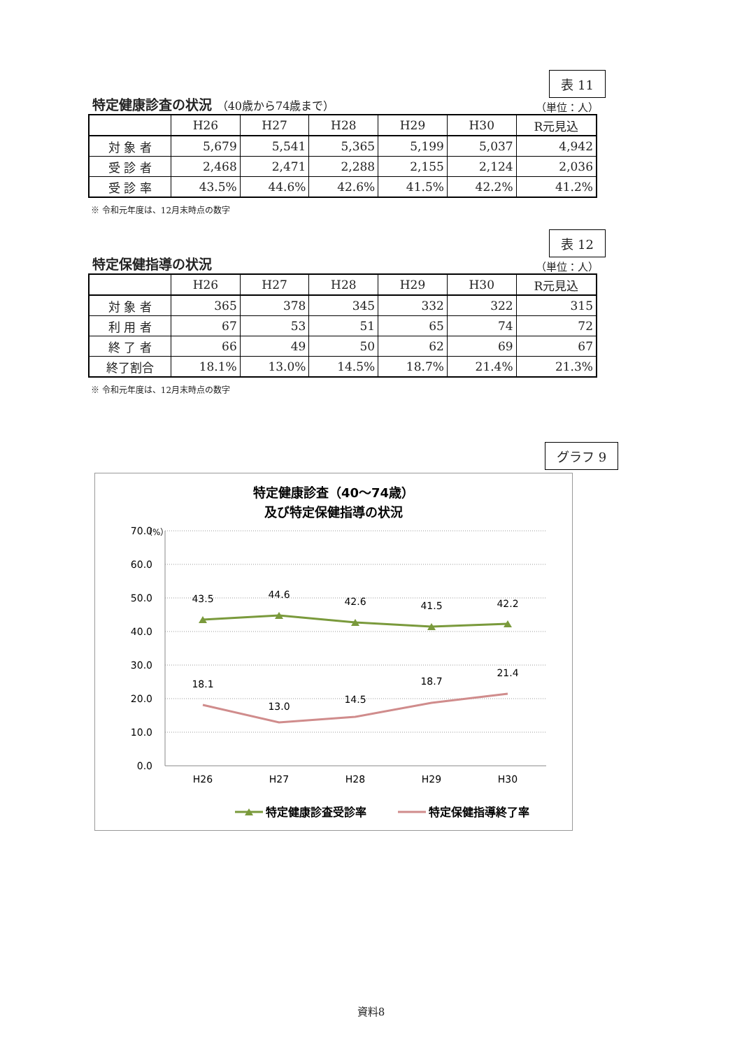特定健康診査の状況 （40歳から74歳まで）
表 11
（単位：人）
| | H26 | H27 | H28 | H29 | H30 | R元見込 |
| --- | --- | --- | --- | --- | --- | --- |
| 対 象 者 | 5,679 | 5,541 | 5,365 | 5,199 | 5,037 | 4,942 |
| 受 診 者 | 2,468 | 2,471 | 2,288 | 2,155 | 2,124 | 2,036 |
| 受 診 率 | 43.5% | 44.6% | 42.6% | 41.5% | 42.2% | 41.2% |
※ 令和元年度は、12月末時点の数字
特定保健指導の状況
表 12
（単位：人）
| | H26 | H27 | H28 | H29 | H30 | R元見込 |
| --- | --- | --- | --- | --- | --- | --- |
| 対 象 者 | 365 | 378 | 345 | 332 | 322 | 315 |
| 利 用 者 | 67 | 53 | 51 | 65 | 74 | 72 |
| 終 了 者 | 66 | 49 | 50 | 62 | 69 | 67 |
| 終了割合 | 18.1% | 13.0% | 14.5% | 18.7% | 21.4% | 21.3% |
※ 令和元年度は、12月末時点の数字
グラフ 9
特定健康診査（40～74歳）
及び特定保健指導の状況
（%）
70.0
60.0
50.0
40.0
30.0
20.0
10.0
0.0
H26
H27
H28
H29
H30
43.5
44.6
42.6
41.5
42.2
18.1
13.0
14.5
18.7
21.4
特定健康診査受診率
特定保健指導終了率
資料8